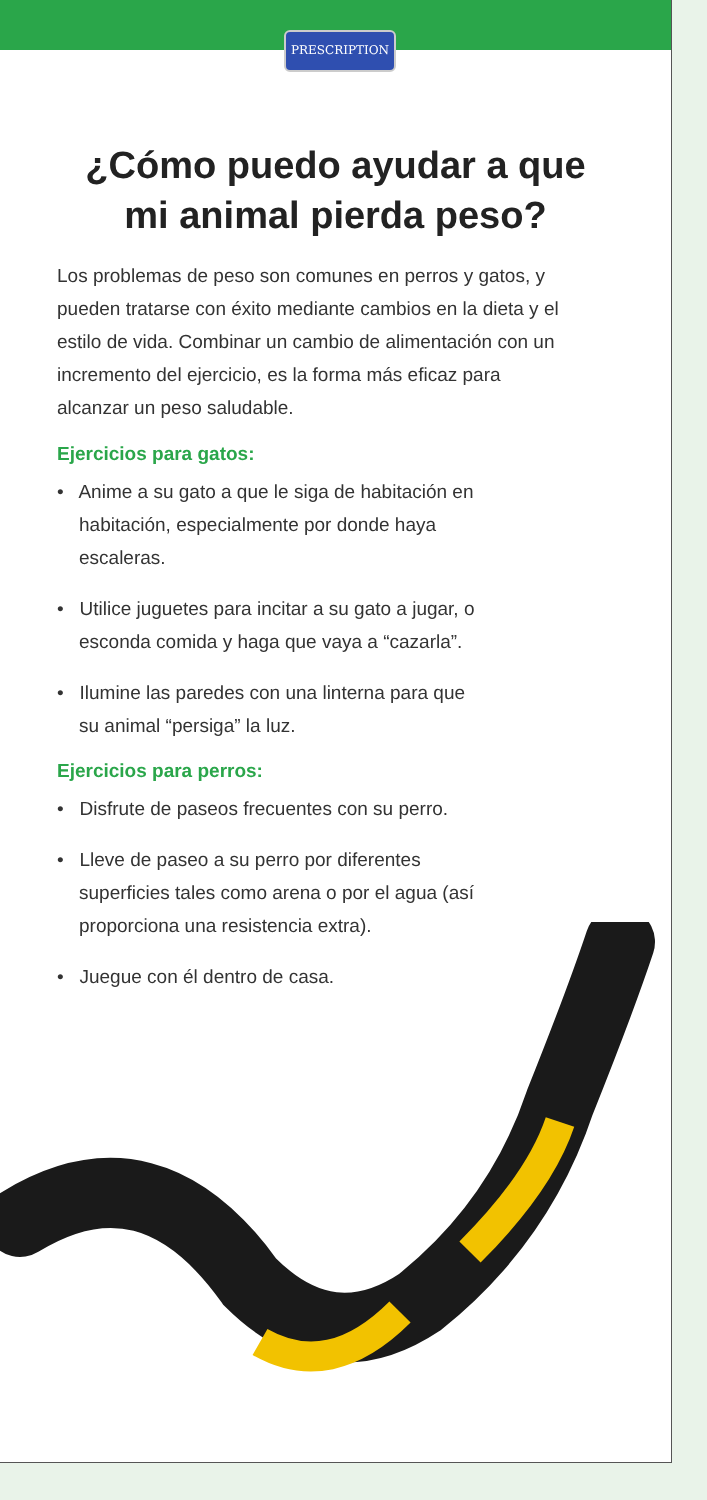PRESCRIPTION
¿Cómo puedo ayudar a que
mi animal pierda peso?
Los problemas de peso son comunes en perros y gatos, y pueden tratarse con éxito mediante cambios en la dieta y el estilo de vida. Combinar un cambio de alimentación con un incremento del ejercicio, es la forma más eficaz para alcanzar un peso saludable.
Ejercicios para gatos:
• Anime a su gato a que le siga de habitación en habitación, especialmente por donde haya escaleras.
• Utilice juguetes para incitar a su gato a jugar, o esconda comida y haga que vaya a “cazarla”.
• Ilumine las paredes con una linterna para que su animal “persiga” la luz.
Ejercicios para perros:
• Disfrute de paseos frecuentes con su perro.
• Lleve de paseo a su perro por diferentes superficies tales como arena o por el agua (así proporciona una resistencia extra).
• Juegue con él dentro de casa.